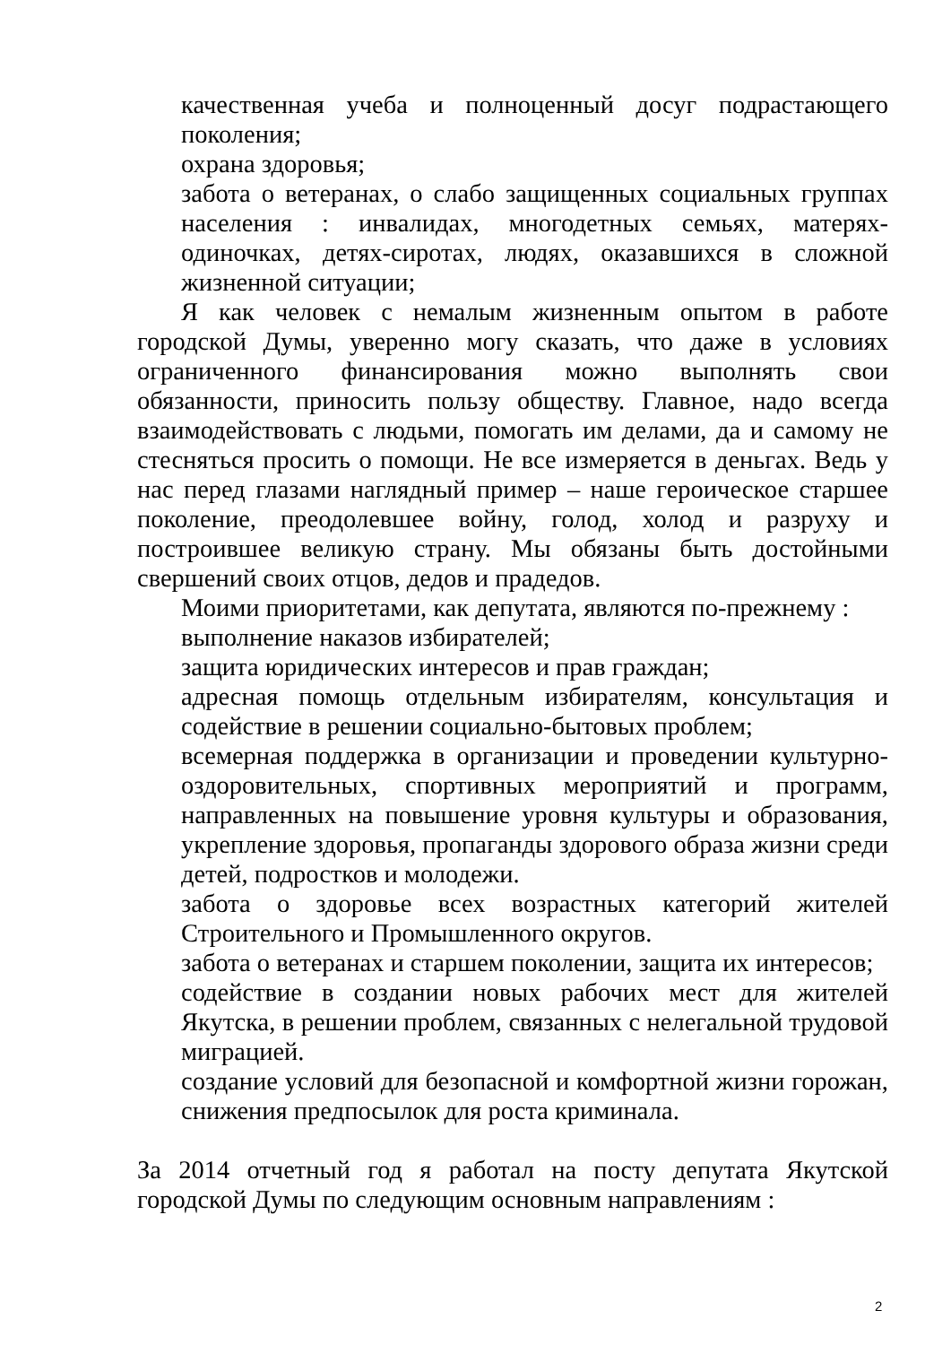качественная учеба и полноценный досуг подрастающего поколения;
охрана здоровья;
забота о ветеранах, о слабо защищенных социальных группах населения : инвалидах, многодетных семьях, матерях-одиночках, детях-сиротах, людях, оказавшихся в сложной жизненной ситуации;
Я как человек с немалым жизненным опытом в работе городской Думы, уверенно могу сказать, что даже в условиях ограниченного финансирования можно выполнять свои обязанности, приносить пользу обществу. Главное, надо всегда взаимодействовать с людьми, помогать им делами, да и самому не стесняться просить о помощи. Не все измеряется в деньгах. Ведь у нас перед глазами наглядный пример – наше героическое старшее поколение, преодолевшее войну, голод, холод и разруху и построившее великую страну. Мы обязаны быть достойными свершений своих отцов, дедов и прадедов.
Моими приоритетами, как депутата, являются по-прежнему :
выполнение наказов избирателей;
защита юридических интересов и прав граждан;
адресная помощь отдельным избирателям, консультация и содействие в решении социально-бытовых проблем;
всемерная поддержка в организации и проведении культурно-оздоровительных, спортивных мероприятий и программ, направленных на повышение уровня культуры и образования, укрепление здоровья, пропаганды здорового образа жизни среди детей, подростков и молодежи.
забота о здоровье всех возрастных категорий жителей Строительного и Промышленного округов.
забота о ветеранах и старшем поколении, защита их интересов;
содействие в создании новых рабочих мест для жителей Якутска, в решении проблем, связанных с нелегальной трудовой миграцией.
создание условий для безопасной и комфортной жизни горожан, снижения предпосылок для роста криминала.
За 2014 отчетный год я работал на посту депутата Якутской городской Думы по следующим основным направлениям :
2